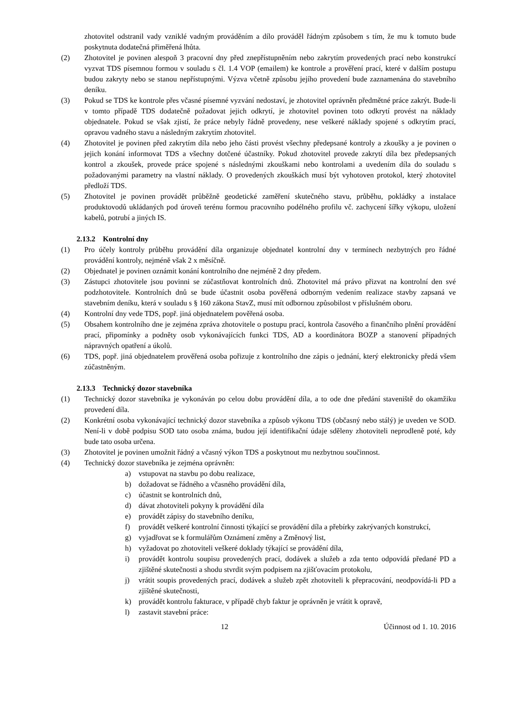zhotovitel odstranil vady vzniklé vadným prováděním a dílo prováděl řádným způsobem s tím, že mu k tomuto bude poskytnuta dodatečná přiměřená lhůta.
(2) Zhotovitel je povinen alespoň 3 pracovní dny před znepřístupněním nebo zakrytím provedených prací nebo konstrukcí vyzvat TDS písemnou formou v souladu s čl. 1.4 VOP (emailem) ke kontrole a prověření prací, které v dalším postupu budou zakryty nebo se stanou nepřístupnými. Výzva včetně způsobu jejího provedení bude zaznamenána do stavebního deníku.
(3) Pokud se TDS ke kontrole přes včasné písemné vyzvání nedostaví, je zhotovitel oprávněn předmětné práce zakrýt. Bude-li v tomto případě TDS dodatečně požadovat jejich odkrytí, je zhotovitel povinen toto odkrytí provést na náklady objednatele. Pokud se však zjistí, že práce nebyly řádně provedeny, nese veškeré náklady spojené s odkrytím prací, opravou vadného stavu a následným zakrytím zhotovitel.
(4) Zhotovitel je povinen před zakrytím díla nebo jeho části provést všechny předepsané kontroly a zkoušky a je povinen o jejich konání informovat TDS a všechny dotčené účastníky. Pokud zhotovitel provede zakrytí díla bez předepsaných kontrol a zkoušek, provede práce spojené s následnými zkouškami nebo kontrolami a uvedením díla do souladu s požadovanými parametry na vlastní náklady. O provedených zkouškách musí být vyhotoven protokol, který zhotovitel předloží TDS.
(5) Zhotovitel je povinen provádět průběžně geodetické zaměření skutečného stavu, průběhu, pokládky a instalace produktovodů ukládaných pod úroveň terénu formou pracovního podélného profilu vč. zachycení šířky výkopu, uložení kabelů, potrubí a jiných IS.
2.13.2 Kontrolní dny
(1) Pro účely kontroly průběhu provádění díla organizuje objednatel kontrolní dny v termínech nezbytných pro řádné provádění kontroly, nejméně však 2 x měsíčně.
(2) Objednatel je povinen oznámit konání kontrolního dne nejméně 2 dny předem.
(3) Zástupci zhotovitele jsou povinni se zúčastňovat kontrolních dnů. Zhotovitel má právo přizvat na kontrolní den své podzhotovitele. Kontrolních dnů se bude účastnit osoba pověřená odborným vedením realizace stavby zapsaná ve stavebním deníku, která v souladu s § 160 zákona StavZ, musí mít odbornou způsobilost v příslušném oboru.
(4) Kontrolní dny vede TDS, popř. jiná objednatelem pověřená osoba.
(5) Obsahem kontrolního dne je zejména zpráva zhotovitele o postupu prací, kontrola časového a finančního plnění provádění prací, připomínky a podněty osob vykonávajících funkci TDS, AD a koordinátora BOZP a stanovení případných nápravných opatření a úkolů.
(6) TDS, popř. jiná objednatelem prověřená osoba pořizuje z kontrolního dne zápis o jednání, který elektronicky předá všem zúčastněným.
2.13.3 Technický dozor stavebníka
(1) Technický dozor stavebníka je vykonáván po celou dobu provádění díla, a to ode dne předání staveniště do okamžiku provedení díla.
(2) Konkrétní osoba vykonávající technický dozor stavebníka a způsob výkonu TDS (občasný nebo stálý) je uveden ve SOD. Není-li v době podpisu SOD tato osoba známa, budou její identifikační údaje sděleny zhotoviteli neprodleně poté, kdy bude tato osoba určena.
(3) Zhotovitel je povinen umožnit řádný a včasný výkon TDS a poskytnout mu nezbytnou součinnost.
(4) Technický dozor stavebníka je zejména oprávněn:
a) vstupovat na stavbu po dobu realizace,
b) dožadovat se řádného a včasného provádění díla,
c) účastnit se kontrolních dnů,
d) dávat zhotoviteli pokyny k provádění díla
e) provádět zápisy do stavebního deníku,
f) provádět veškeré kontrolní činnosti týkající se provádění díla a přebírky zakrývaných konstrukcí,
g) vyjadřovat se k formulářům Oznámení změny a Změnový list,
h) vyžadovat po zhotoviteli veškeré doklady týkající se provádění díla,
i) provádět kontrolu soupisu provedených prací, dodávek a služeb a zda tento odpovídá předané PD a zjištěné skutečnosti a shodu stvrdit svým podpisem na zjišťovacím protokolu,
j) vrátit soupis provedených prací, dodávek a služeb zpět zhotoviteli k přepracování, neodpovídá-li PD a zjištěné skutečnosti,
k) provádět kontrolu fakturace, v případě chyb faktur je oprávněn je vrátit k opravě,
l) zastavit stavební práce:
12 Účinnost od 1. 10. 2016